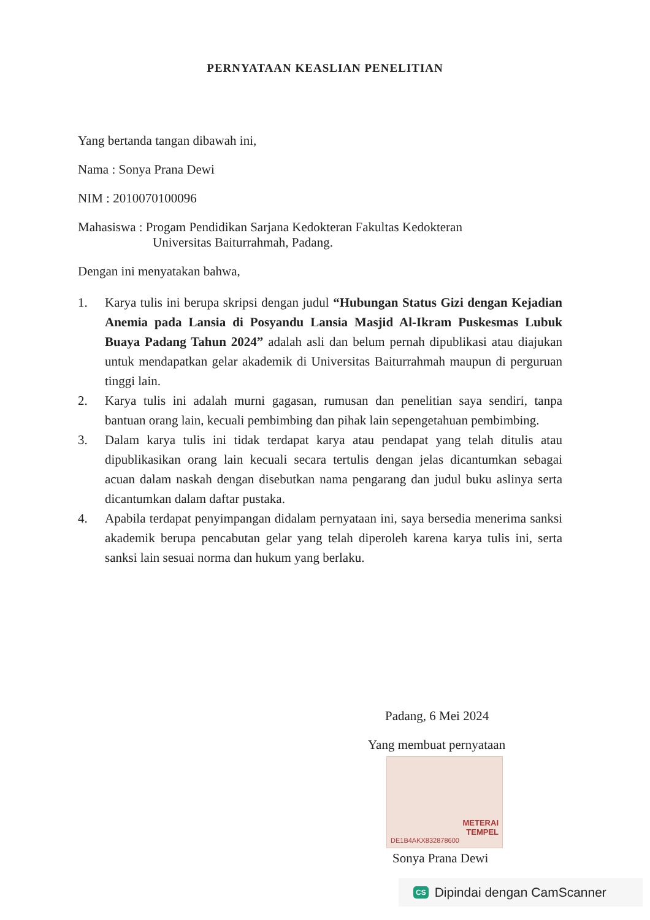PERNYATAAN KEASLIAN PENELITIAN
Yang bertanda tangan dibawah ini,
Nama : Sonya Prana Dewi
NIM : 2010070100096
Mahasiswa : Progam Pendidikan Sarjana Kedokteran Fakultas Kedokteran
Universitas Baiturrahmah, Padang.
Dengan ini menyatakan bahwa,
1. Karya tulis ini berupa skripsi dengan judul “Hubungan Status Gizi dengan Kejadian Anemia pada Lansia di Posyandu Lansia Masjid Al-Ikram Puskesmas Lubuk Buaya Padang Tahun 2024” adalah asli dan belum pernah dipublikasi atau diajukan untuk mendapatkan gelar akademik di Universitas Baiturrahmah maupun di perguruan tinggi lain.
2. Karya tulis ini adalah murni gagasan, rumusan dan penelitian saya sendiri, tanpa bantuan orang lain, kecuali pembimbing dan pihak lain sepengetahuan pembimbing.
3. Dalam karya tulis ini tidak terdapat karya atau pendapat yang telah ditulis atau dipublikasikan orang lain kecuali secara tertulis dengan jelas dicantumkan sebagai acuan dalam naskah dengan disebutkan nama pengarang dan judul buku aslinya serta dicantumkan dalam daftar pustaka.
4. Apabila terdapat penyimpangan didalam pernyataan ini, saya bersedia menerima sanksi akademik berupa pencabutan gelar yang telah diperoleh karena karya tulis ini, serta sanksi lain sesuai norma dan hukum yang berlaku.
Padang, 6 Mei 2024
Yang membuat pernyataan
METERAI
TEMPEL
DE1B4AKX832878600
Sonya Prana Dewi
CS Dipindai dengan CamScanner